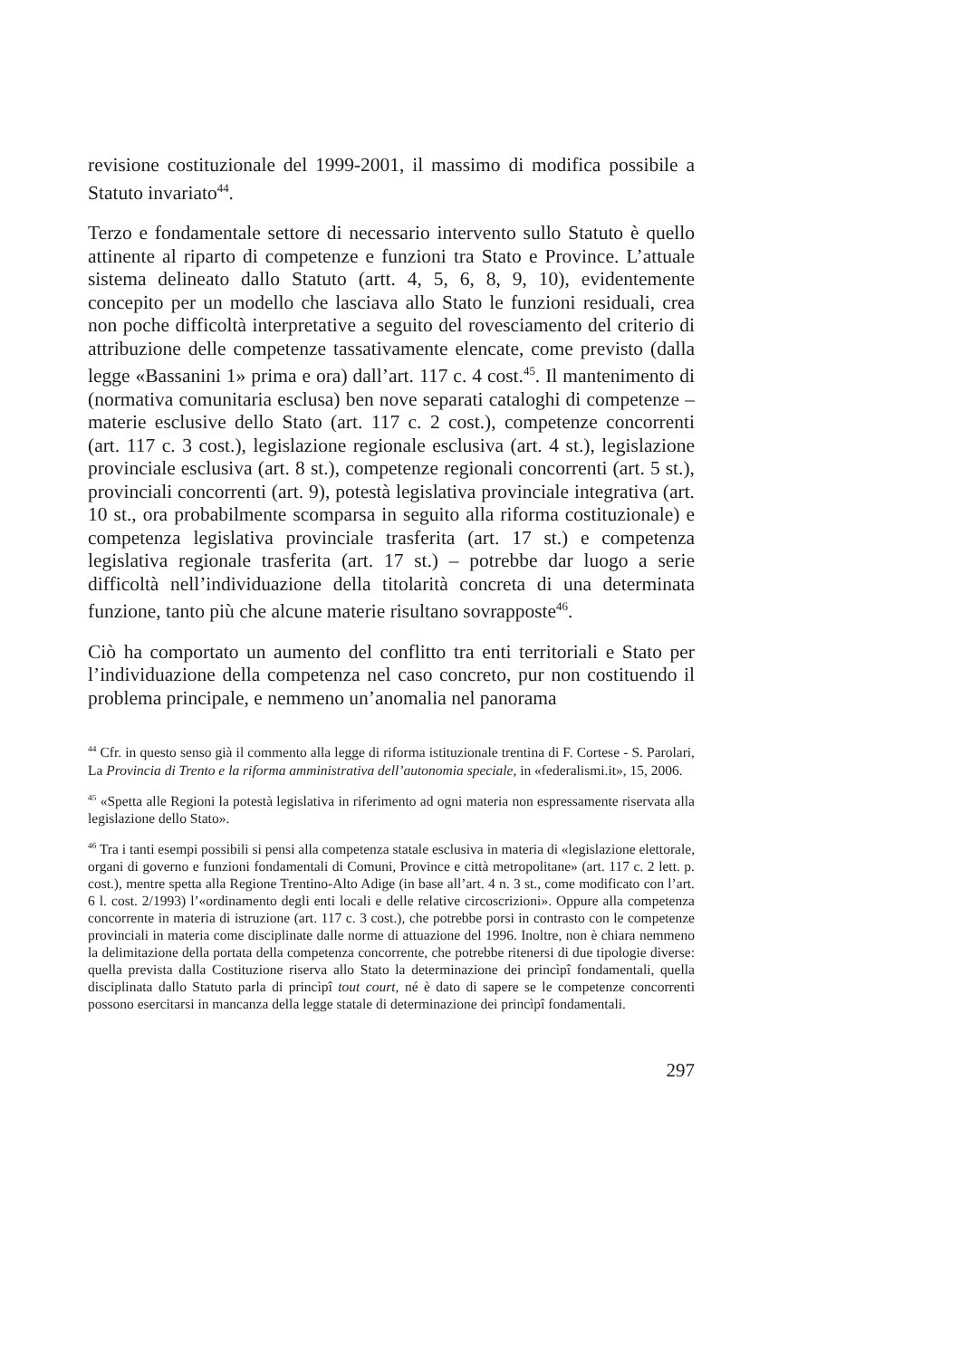revisione costituzionale del 1999-2001, il massimo di modifica possibile a Statuto invariato<sup>44</sup>.
Terzo e fondamentale settore di necessario intervento sullo Statuto è quello attinente al riparto di competenze e funzioni tra Stato e Province. L’attuale sistema delineato dallo Statuto (artt. 4, 5, 6, 8, 9, 10), evidentemente concepito per un modello che lasciava allo Stato le funzioni residuali, crea non poche difficoltà interpretative a seguito del rovesciamento del criterio di attribuzione delle competenze tassativamente elencate, come previsto (dalla legge «Bassanini 1» prima e ora) dall’art. 117 c. 4 cost.<sup>45</sup>. Il mantenimento di (normativa comunitaria esclusa) ben nove separati cataloghi di competenze – materie esclusive dello Stato (art. 117 c. 2 cost.), competenze concorrenti (art. 117 c. 3 cost.), legislazione regionale esclusiva (art. 4 st.), legislazione provinciale esclusiva (art. 8 st.), competenze regionali concorrenti (art. 5 st.), provinciali concorrenti (art. 9), potestà legislativa provinciale integrativa (art. 10 st., ora probabilmente scomparsa in seguito alla riforma costituzionale) e competenza legislativa provinciale trasferita (art. 17 st.) e competenza legislativa regionale trasferita (art. 17 st.) – potrebbe dar luogo a serie difficoltà nell’individuazione della titolarità concreta di una determinata funzione, tanto più che alcune materie risultano sovrapposte<sup>46</sup>.
Ciò ha comportato un aumento del conflitto tra enti territoriali e Stato per l’individuazione della competenza nel caso concreto, pur non costituendo il problema principale, e nemmeno un’anomalia nel panorama
<sup>44</sup> Cfr. in questo senso già il commento alla legge di riforma istituzionale trentina di F. Cortese - S. Parolari, La Provincia di Trento e la riforma amministrativa dell’autonomia speciale, in «federalismi.it», 15, 2006.
<sup>45</sup> «Spetta alle Regioni la potestà legislativa in riferimento ad ogni materia non espressamente riservata alla legislazione dello Stato».
<sup>46</sup> Tra i tanti esempi possibili si pensi alla competenza statale esclusiva in materia di «legislazione elettorale, organi di governo e funzioni fondamentali di Comuni, Province e città metropolitane» (art. 117 c. 2 lett. p. cost.), mentre spetta alla Regione Trentino-Alto Adige (in base all’art. 4 n. 3 st., come modificato con l’art. 6 l. cost. 2/1993) l’«ordinamento degli enti locali e delle relative circoscrizioni». Oppure alla competenza concorrente in materia di istruzione (art. 117 c. 3 cost.), che potrebbe porsi in contrasto con le competenze provinciali in materia come disciplinate dalle norme di attuazione del 1996. Inoltre, non è chiara nemmeno la delimitazione della portata della competenza concorrente, che potrebbe ritenersi di due tipologie diverse: quella prevista dalla Costituzione riserva allo Stato la determinazione dei princìpî fondamentali, quella disciplinata dallo Statuto parla di princìpî tout court, né è dato di sapere se le competenze concorrenti possono esercitarsi in mancanza della legge statale di determinazione dei princìpî fondamentali.
297